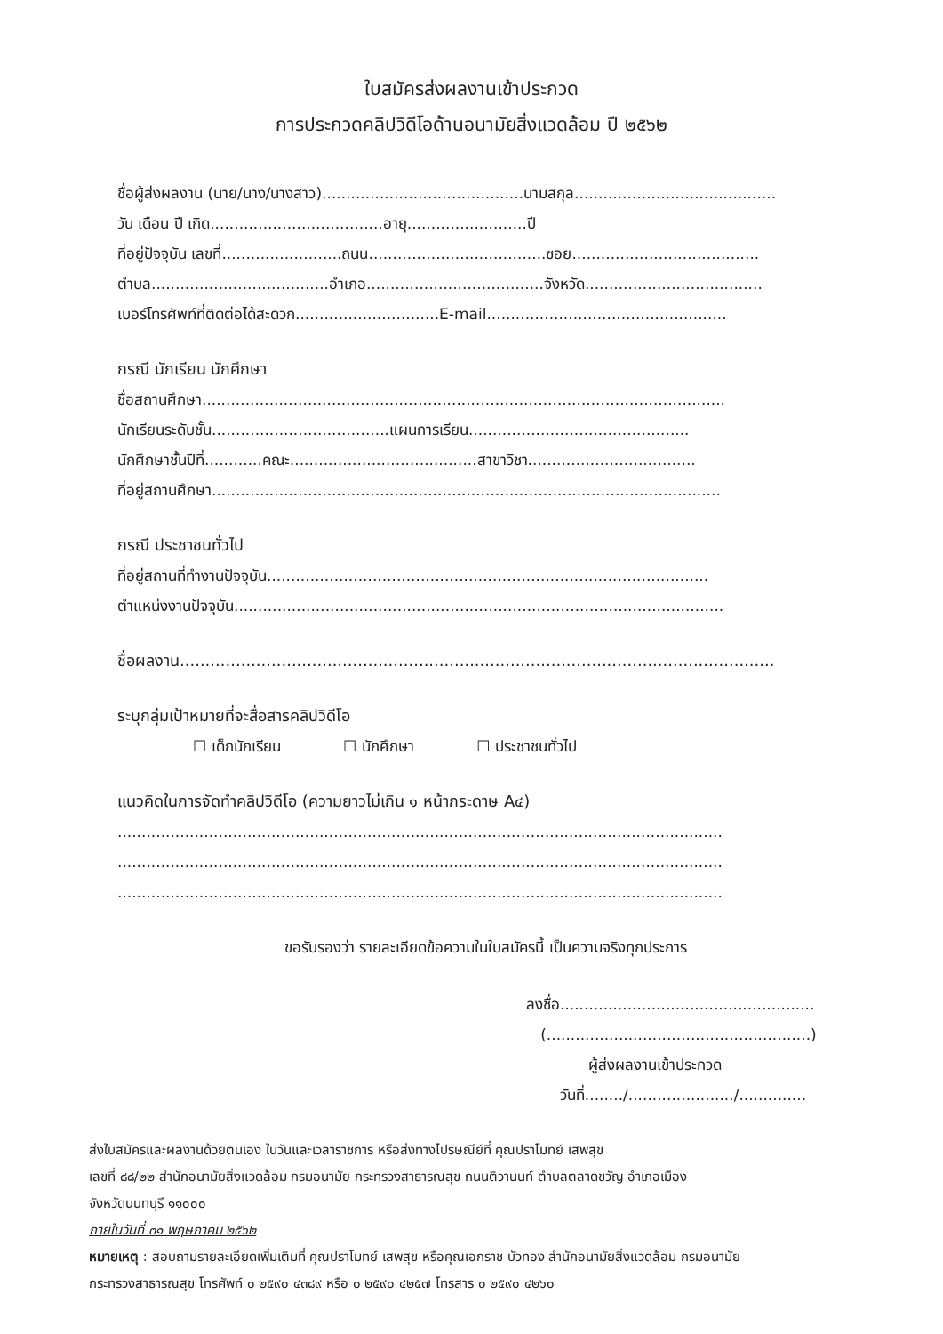ใบสมัครส่งผลงานเข้าประกวด
การประกวดคลิปวิดีโอด้านอนามัยสิ่งแวดล้อม ปี ๒๕๖๒
ชื่อผู้ส่งผลงาน (นาย/นาง/นางสาว)..........................................นามสกุล..........................................
วัน เดือน ปี เกิด....................................อายุ.........................ปี
ที่อยู่ปัจจุบัน เลขที่.........................ถนน.....................................ซอย.......................................
ตำบล.....................................อำเภอ.....................................จังหวัด.....................................
เบอร์โทรศัพท์ที่ติดต่อได้สะดวก..............................E-mail..................................................
กรณี นักเรียน นักศึกษา
ชื่อสถานศึกษา.............................................................................................................
นักเรียนระดับชั้น.....................................แผนการเรียน..............................................
นักศึกษาชั้นปีที่............คณะ.......................................สาขาวิชา...................................
ที่อยู่สถานศึกษา..........................................................................................................
กรณี ประชาชนทั่วไป
ที่อยู่สถานที่ทำงานปัจจุบัน............................................................................................
ตำแหน่งงานปัจจุบัน......................................................................................................
ชื่อผลงาน.....................................................................................................................
ระบุกลุ่มเป้าหมายที่จะสื่อสารคลิปวิดีโอ
☐ เด็กนักเรียน ☐ นักศึกษา ☐ ประชาชนทั่วไป
แนวคิดในการจัดทำคลิปวิดีโอ (ความยาวไม่เกิน ๑ หน้ากระดาษ A๔)
..............................................................................................................................
..............................................................................................................................
..............................................................................................................................
ขอรับรองว่า รายละเอียดข้อความในใบสมัครนี้ เป็นความจริงทุกประการ
ลงชื่อ.....................................................
(.......................................................)
ผู้ส่งผลงานเข้าประกวด
วันที่......../....................../..............
ส่งใบสมัครและผลงานด้วยตนเอง ในวันและเวลาราชการ หรือส่งทางไปรษณีย์ที่ คุณปราโมทย์ เสพสุข
เลขที่ ๘๘/๒๒ สำนักอนามัยสิ่งแวดล้อม กรมอนามัย กระทรวงสาธารณสุข ถนนติวานนท์ ตำบลตลาดขวัญ อำเภอเมือง
จังหวัดนนทบุรี ๑๑๐๐๐
ภายในวันที่ ๓๑ พฤษภาคม ๒๕๖๒
หมายเหตุ : สอบถามรายละเอียดเพิ่มเติมที่ คุณปราโมทย์ เสพสุข หรือคุณเอกราช บัวทอง สำนักอนามัยสิ่งแวดล้อม กรมอนามัย
กระทรวงสาธารณสุข โทรศัพท์ ๐ ๒๕๙๐ ๔๓๘๙ หรือ ๐ ๒๕๙๐ ๔๒๕๗ โทรสาร ๐ ๒๕๙๐ ๔๒๖๐